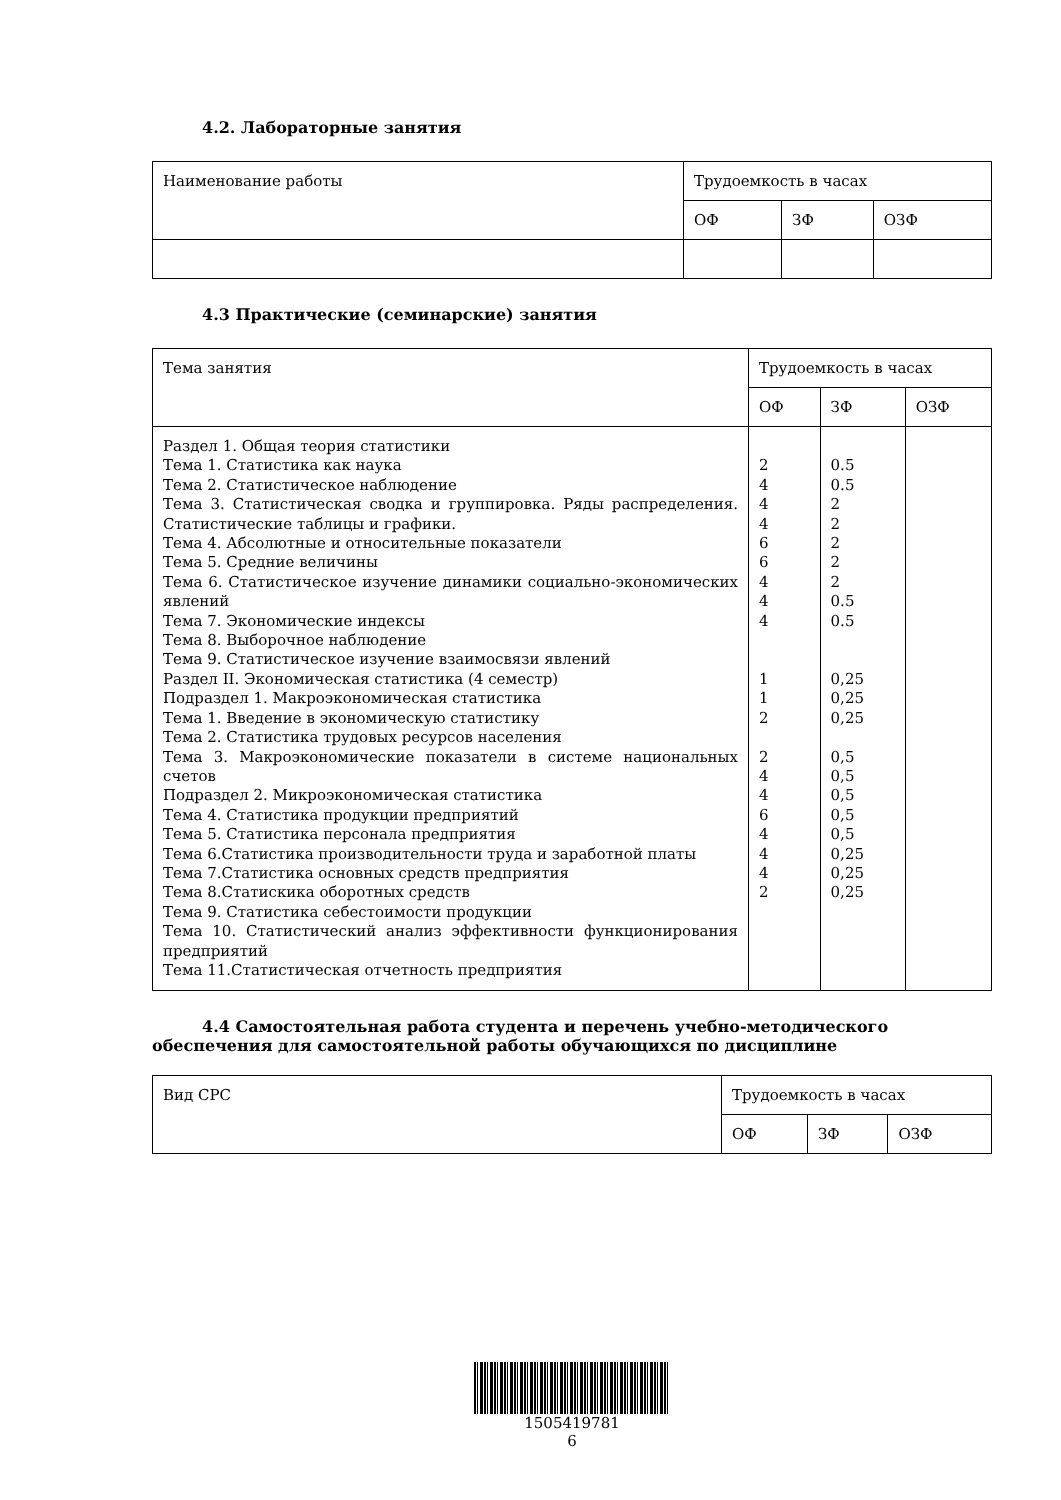4.2. Лабораторные занятия
| Наименование работы | Трудоемкость в часах | | |
| --- | --- | --- | --- |
| | ОФ | ЗФ | ОЗФ |
4.3 Практические (семинарские) занятия
| Тема занятия | Трудоемкость в часах | | |
| --- | --- | --- | --- |
| | ОФ | ЗФ | ОЗФ |
| Раздел 1. Общая теория статистики Тема 1. Статистика как наука Тема 2. Статистическое наблюдение Тема 3. Статистическая сводка и группировка. Ряды распределения. Статистические таблицы и графики. Тема 4. Абсолютные и относительные показатели Тема 5. Средние величины Тема 6. Статистическое изучение динамики социально-экономических явлений Тема 7. Экономические индексы Тема 8. Выборочное наблюдение Тема 9. Статистическое изучение взаимосвязи явлений Раздел II. Экономическая статистика (4 семестр) Подраздел 1. Макроэкономическая статистика Тема 1. Введение в экономическую статистику Тема 2. Статистика трудовых ресурсов населения Тема 3. Макроэкономические показатели в системе национальных счетов Подраздел 2. Микроэкономическая статистика Тема 4. Статистика продукции предприятий Тема 5. Статистика персонала предприятия Тема 6.Статистика производительности труда и заработной платы Тема 7.Статистика основных средств предприятия Тема 8.Статискика оборотных средств Тема 9. Статистика себестоимости продукции Тема 10. Статистический анализ эффективности функционирования предприятий Тема 11.Статистическая отчетность предприятия | 2 4 4 4 6 6 4 4 4 1 1 2 2 4 4 6 4 4 4 2 | 0.5 0.5 2 2 2 2 2 0.5 0.5 0,25 0,25 0,25 0,5 0,5 0,5 0,5 0,5 0,25 0,25 0,25 | |
4.4 Самостоятельная работа студента и перечень учебно-методического обеспечения для самостоятельной работы обучающихся по дисциплине
| Вид СРС | Трудоемкость в часах | | |
| --- | --- | --- | --- |
| | ОФ | ЗФ | ОЗФ |
1505419781
6